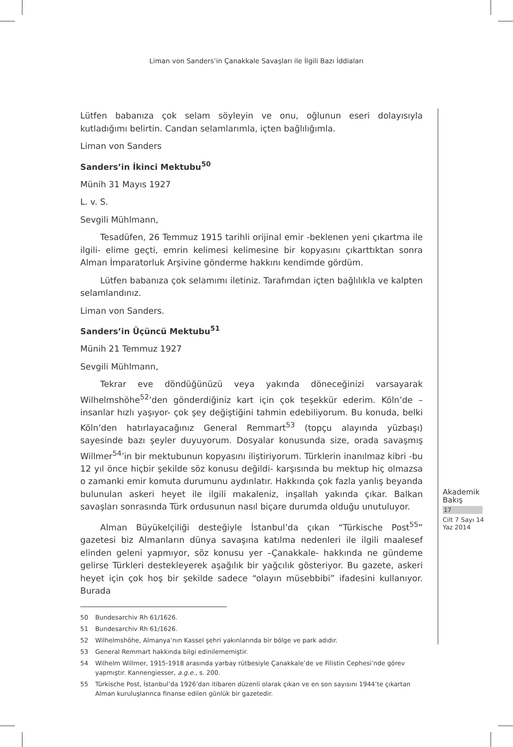Liman von Sanders’in Çanakkale Savaşları ile İlgili Bazı İddiaları
Lütfen babanıza çok selam söyleyin ve onu, oğlunun eseri dolayısıyla kutladığımı belirtin. Candan selamlarımla, içten bağlılığımla.
Liman von Sanders
Sanders’in İkinci Mektubu<sup>50</sup>
Münih 31 Mayıs 1927
L. v. S.
Sevgili Mühlmann,
Tesadüfen, 26 Temmuz 1915 tarihli orijinal emir -beklenen yeni çıkartma ile ilgili- elime geçti, emrin kelimesi kelimesine bir kopyasını çıkarttıktan sonra Alman İmparatorluk Arşivine gönderme hakkını kendimde gördüm.
Lütfen babanıza çok selamımı iletiniz. Tarafımdan içten bağlılıkla ve kalpten selamlandınız.
Liman von Sanders.
Sanders’in Üçüncü Mektubu<sup>51</sup>
Münih 21 Temmuz 1927
Sevgili Mühlmann,
Tekrar eve döndüğünüzü veya yakında döneceğinizi varsayarak Wilhelmshöhe<sup>52</sup>’den gönderdiğiniz kart için çok teşekkür ederim. Köln’de –insanlar hızlı yaşıyor- çok şey değiştiğini tahmin edebiliyorum. Bu konuda, belki Köln’den hatırlayacağınız General Remmart<sup>53</sup> (topçu alayında yüzbaşı) sayesinde bazı şeyler duyuyorum. Dosyalar konusunda size, orada savaşmış Willmer<sup>54</sup>’in bir mektubunun kopyasını iliştiriyorum. Türklerin inanılmaz kibri -bu 12 yıl önce hiçbir şekilde söz konusu değildi- karşısında bu mektup hiç olmazsa o zamanki emir komuta durumunu aydınlatır. Hakkında çok fazla yanlış beyanda bulunulan askeri heyet ile ilgili makaleniz, inşallah yakında çıkar. Balkan savaşları sonrasında Türk ordusunun nasıl biçare durumda olduğu unutuluyor.
Alman Büyükelçiliği desteğiyle İstanbul’da çıkan “Türkische Post<sup>55</sup>” gazetesi biz Almanların dünya savaşına katılma nedenleri ile ilgili maalesef elinden geleni yapmıyor, söz konusu yer –Çanakkale- hakkında ne gündeme gelirse Türkleri destekleyerek aşağılık bir yağcılık gösteriyor. Bu gazete, askeri heyet için çok hoş bir şekilde sadece “olayın müsebbibi” ifadesini kullanıyor. Burada
50 Bundesarchiv Rh 61/1626.
51 Bundesarchiv Rh 61/1626.
52 Wilhelmshöhe, Almanya’nın Kassel şehri yakınlarında bir bölge ve park adıdır.
53 General Remmart hakkında bilgi edinilememiştir.
54 Wilhelm Willmer, 1915-1918 arasında yarbay rütbesiyle Çanakkale’de ve Filistin Cephesi’nde görev yapmıştır. Kannengiesser, a.g.e., s. 200.
55 Türkische Post, İstanbul’da 1926’dan itibaren düzenli olarak çıkan ve en son sayısını 1944’te çıkartan Alman kuruluşlarınca finanse edilen günlük bir gazetedir.
Akademik
Bakış
17
Cilt 7 Sayı 14
Yaz 2014